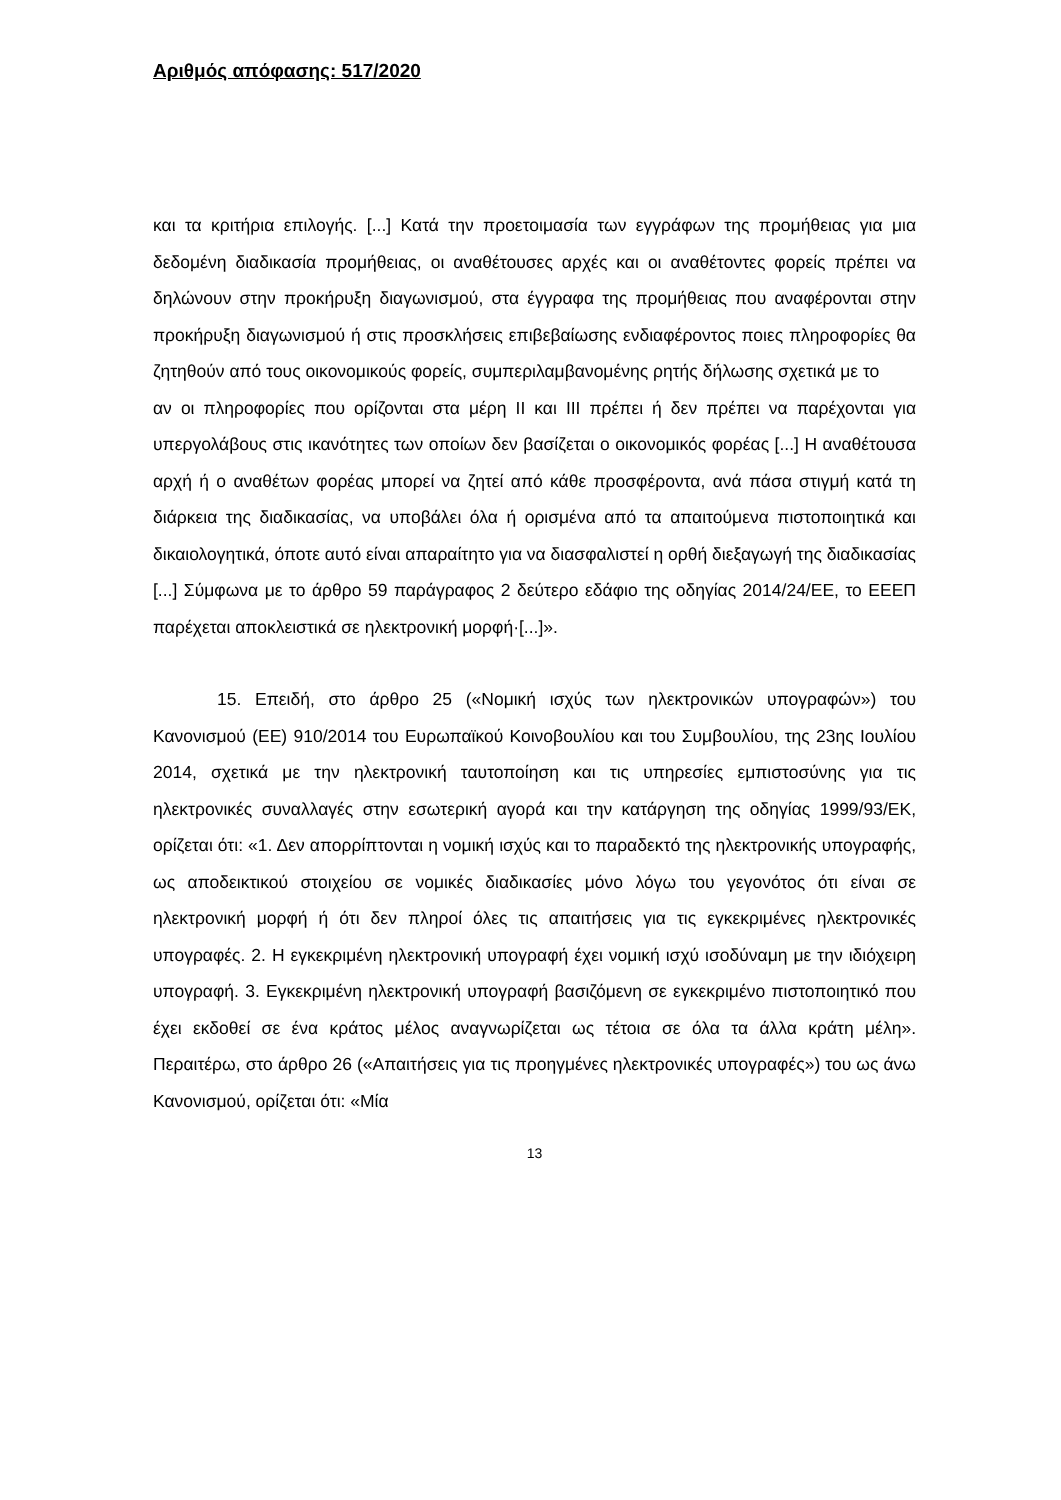Αριθμός απόφασης: 517/2020
και τα κριτήρια επιλογής. [...] Κατά την προετοιμασία των εγγράφων της προμήθειας για μια δεδομένη διαδικασία προμήθειας, οι αναθέτουσες αρχές και οι αναθέτοντες φορείς πρέπει να δηλώνουν στην προκήρυξη διαγωνισμού, στα έγγραφα της προμήθειας που αναφέρονται στην προκήρυξη διαγωνισμού ή στις προσκλήσεις επιβεβαίωσης ενδιαφέροντος ποιες πληροφορίες θα ζητηθούν από τους οικονομικούς φορείς, συμπεριλαμβανομένης ρητής δήλωσης σχετικά με το
αν οι πληροφορίες που ορίζονται στα μέρη II και III πρέπει ή δεν πρέπει να παρέχονται για υπεργολάβους στις ικανότητες των οποίων δεν βασίζεται ο οικονομικός φορέας [...] Η αναθέτουσα αρχή ή ο αναθέτων φορέας μπορεί να ζητεί από κάθε προσφέροντα, ανά πάσα στιγμή κατά τη διάρκεια της διαδικασίας, να υποβάλει όλα ή ορισμένα από τα απαιτούμενα πιστοποιητικά και δικαιολογητικά, όποτε αυτό είναι απαραίτητο για να διασφαλιστεί η ορθή διεξαγωγή της διαδικασίας [...] Σύμφωνα με το άρθρο 59 παράγραφος 2 δεύτερο εδάφιο της οδηγίας 2014/24/ΕΕ, το ΕΕΕΠ παρέχεται αποκλειστικά σε ηλεκτρονική μορφή·[...]».
15. Επειδή, στο άρθρο 25 («Νομική ισχύς των ηλεκτρονικών υπογραφών») του Κανονισμού (ΕΕ) 910/2014 του Ευρωπαϊκού Κοινοβουλίου και του Συμβουλίου, της 23ης Ιουλίου 2014, σχετικά με την ηλεκτρονική ταυτοποίηση και τις υπηρεσίες εμπιστοσύνης για τις ηλεκτρονικές συναλλαγές στην εσωτερική αγορά και την κατάργηση της οδηγίας 1999/93/ΕΚ, ορίζεται ότι: «1. Δεν απορρίπτονται η νομική ισχύς και το παραδεκτό της ηλεκτρονικής υπογραφής, ως αποδεικτικού στοιχείου σε νομικές διαδικασίες μόνο λόγω του γεγονότος ότι είναι σε ηλεκτρονική μορφή ή ότι δεν πληροί όλες τις απαιτήσεις για τις εγκεκριμένες ηλεκτρονικές υπογραφές. 2. Η εγκεκριμένη ηλεκτρονική υπογραφή έχει νομική ισχύ ισοδύναμη με την ιδιόχειρη υπογραφή. 3. Εγκεκριμένη ηλεκτρονική υπογραφή βασιζόμενη σε εγκεκριμένο πιστοποιητικό που έχει εκδοθεί σε ένα κράτος μέλος αναγνωρίζεται ως τέτοια σε όλα τα άλλα κράτη μέλη». Περαιτέρω, στο άρθρο 26 («Απαιτήσεις για τις προηγμένες ηλεκτρονικές υπογραφές») του ως άνω Κανονισμού, ορίζεται ότι: «Μία
13